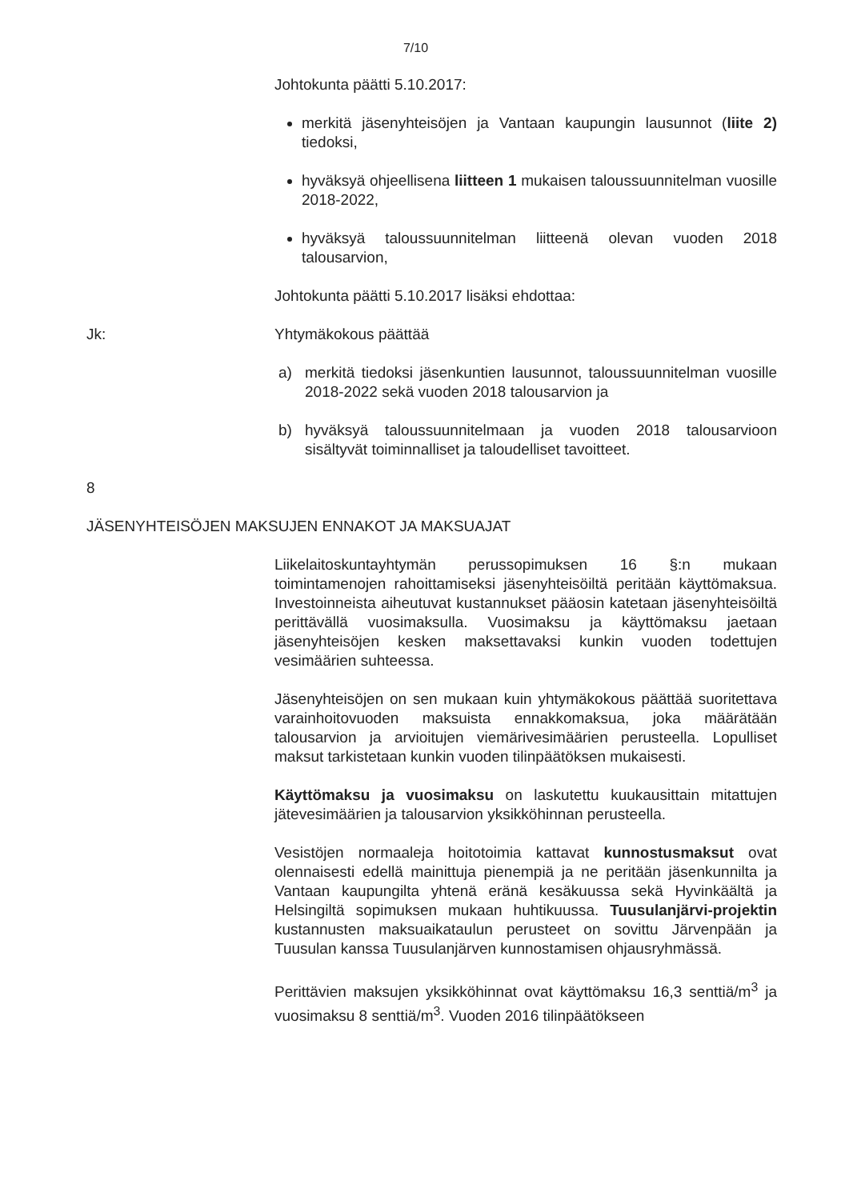7/10
Johtokunta päätti 5.10.2017:
merkitä jäsenyhteisöjen ja Vantaan kaupungin lausunnot (liite 2) tiedoksi,
hyväksyä ohjeellisena liitteen 1 mukaisen taloussuunnitelman vuosille 2018-2022,
hyväksyä taloussuunnitelman liitteenä olevan vuoden 2018 talousarvion,
Johtokunta päätti 5.10.2017 lisäksi ehdottaa:
Jk: Yhtymäkokous päättää
a) merkitä tiedoksi jäsenkuntien lausunnot, taloussuunnitelman vuosille 2018-2022 sekä vuoden 2018 talousarvion ja
b) hyväksyä taloussuunnitelmaan ja vuoden 2018 talousarvioon sisältyvät toiminnalliset ja taloudelliset tavoitteet.
8
JÄSENYHTEISÖJEN MAKSUJEN ENNAKOT JA MAKSUAJAT
Liikelaitoskuntayhtymän perussopimuksen 16 §:n mukaan toimintamenojen rahoittamiseksi jäsenyhteisöiltä peritään käyttömaksua. Investoinneista aiheutuvat kustannukset pääosin katetaan jäsenyhteisöiltä perittävällä vuosimaksulla. Vuosimaksu ja käyttömaksu jaetaan jäsenyhteisöjen kesken maksettavaksi kunkin vuoden todettujen vesimäärien suhteessa.
Jäsenyhteisöjen on sen mukaan kuin yhtymäkokous päättää suoritettava varainhoitovuoden maksuista ennakkomaksua, joka määrätään talousarvion ja arvioitujen viemärivesimäärien perusteella. Lopulliset maksut tarkistetaan kunkin vuoden tilinpäätöksen mukaisesti.
Käyttömaksu ja vuosimaksu on laskutettu kuukausittain mitattujen jätevesimäärien ja talousarvion yksikköhinnan perusteella.
Vesistöjen normaaleja hoitotoimia kattavat kunnostusmaksut ovat olennaisesti edellä mainittuja pienempiä ja ne peritään jäsenkunnilta ja Vantaan kaupungilta yhtenä eränä kesäkuussa sekä Hyvinkäältä ja Helsingiltä sopimuksen mukaan huhtikuussa. Tuusulanjärvi-projektin kustannusten maksuaikataulun perusteet on sovittu Järvenpään ja Tuusulan kanssa Tuusulanjärven kunnostamisen ohjausryhmässä.
Perittävien maksujen yksikköhinnat ovat käyttömaksu 16,3 senttiä/m<sup>3</sup> ja vuosimaksu 8 senttiä/m<sup>3</sup>. Vuoden 2016 tilinpäätökseen